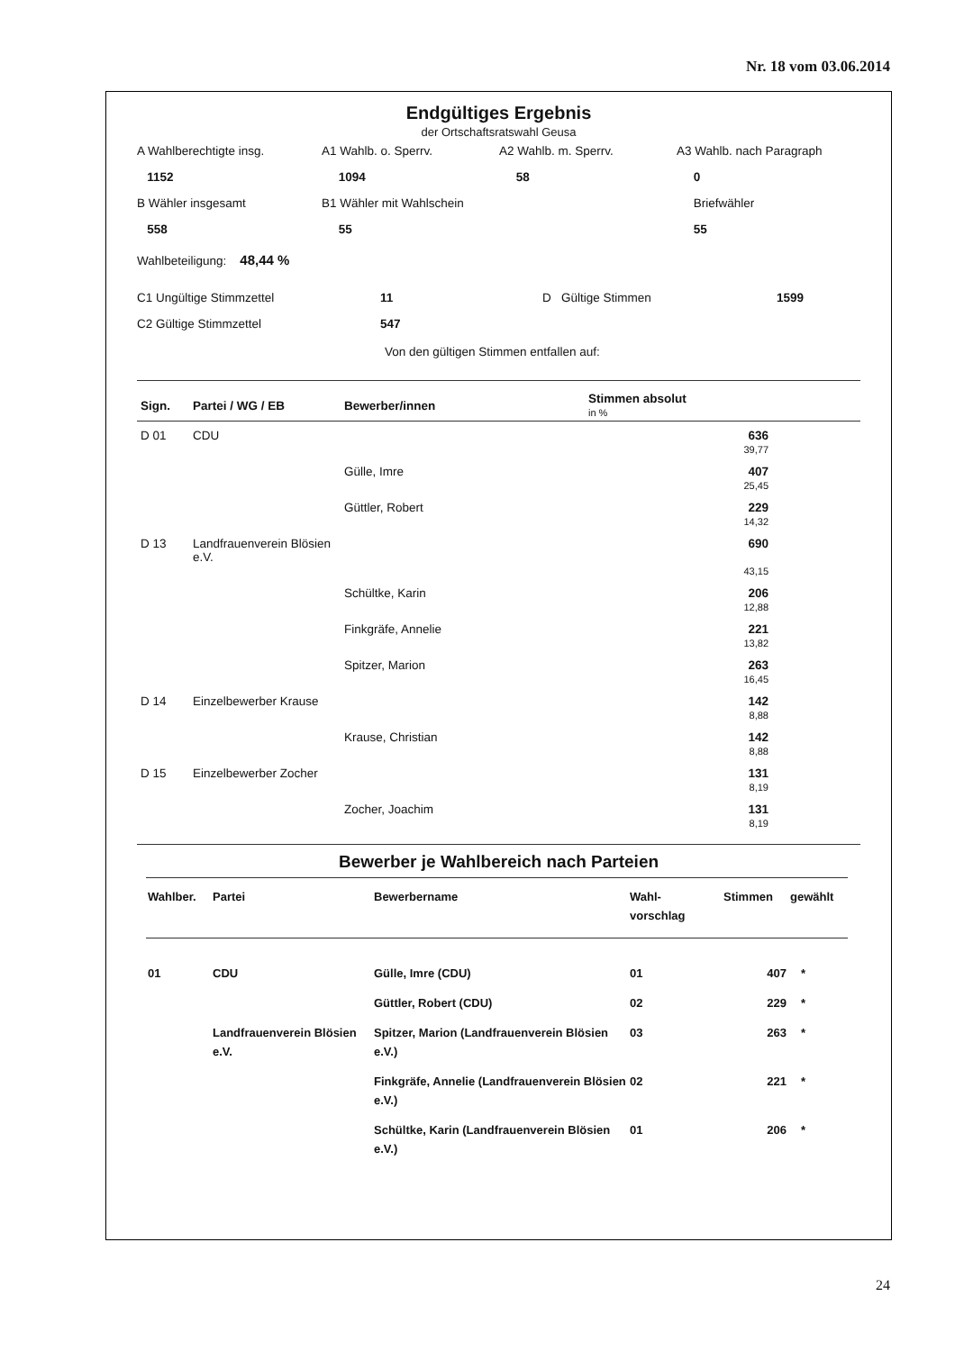Nr. 18 vom 03.06.2014
Endgültiges Ergebnis
der Ortschaftsratswahl Geusa
A Wahlberechtigte insg.
A1 Wahlb. o. Sperrv.
A2 Wahlb. m. Sperrv.
A3 Wahlb. nach Paragraph
1152
1094
58
0
B Wähler insgesamt
B1 Wähler mit Wahlschein
Briefwähler
558
55
55
Wahlbeteiligung: 48,44 %
C1 Ungültige Stimmzettel
11
D Gültige Stimmen
1599
C2 Gültige Stimmzettel
547
Von den gültigen Stimmen entfallen auf:
| Sign. | Partei / WG / EB | Bewerber/innen | Stimmen absolut in % | |
| --- | --- | --- | --- | --- |
| D 01 | CDU | | 636 39,77 | |
| | | Gülle, Imre | 407 25,45 | |
| | | Güttler, Robert | 229 14,32 | |
| D 13 | Landfrauenverein Blösien e.V. | | 690 43,15 | |
| | | Schültke, Karin | 206 12,88 | |
| | | Finkgräfe, Annelie | 221 13,82 | |
| | | Spitzer, Marion | 263 16,45 | |
| D 14 | Einzelbewerber Krause | | 142 8,88 | |
| | | Krause, Christian | 142 8,88 | |
| D 15 | Einzelbewerber Zocher | | 131 8,19 | |
| | | Zocher, Joachim | 131 8,19 | |
Bewerber je Wahlbereich nach Parteien
| Wahlber. | Partei | Bewerbername | Wahl- vorschlag | Stimmen | gewählt |
| --- | --- | --- | --- | --- | --- |
| 01 | CDU | Gülle, Imre (CDU) | 01 | 407 | * |
| | | Güttler, Robert (CDU) | 02 | 229 | * |
| | Landfrauenverein Blösien e.V. | Spitzer, Marion (Landfrauenverein Blösien e.V.) | 03 | 263 | * |
| | | Finkgräfe, Annelie (Landfrauenverein Blösien e.V.) | 02 | 221 | * |
| | | Schültke, Karin (Landfrauenverein Blösien e.V.) | 01 | 206 | * |
24